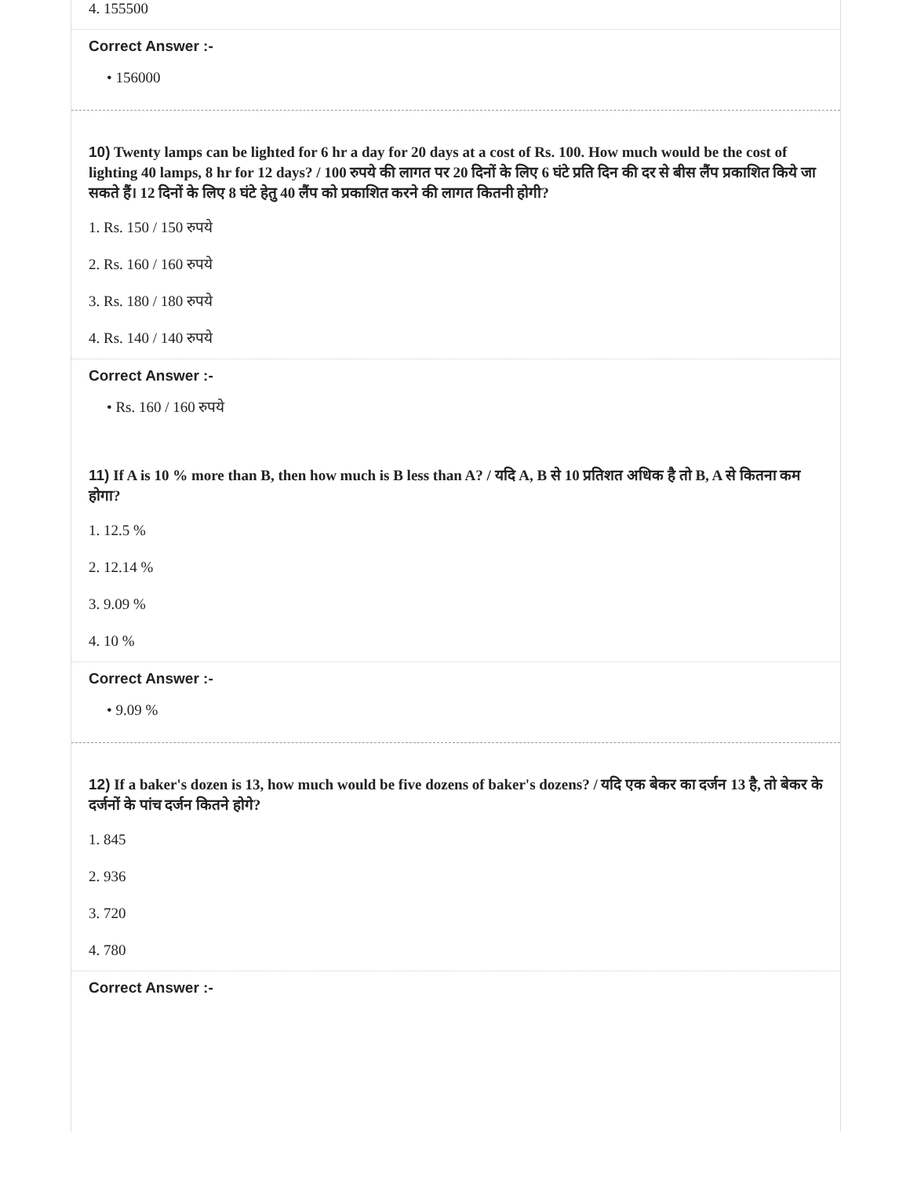4. 155500
Correct Answer :-
• 156000
10) Twenty lamps can be lighted for 6 hr a day for 20 days at a cost of Rs. 100. How much would be the cost of lighting 40 lamps, 8 hr for 12 days? / 100 रुपये की लागत पर 20 दिनों के लिए 6 घंटे प्रति दिन की दर से बीस लैंप प्रकाशित किये जा सकते हैं। 12 दिनों के लिए 8 घंटे हेतु 40 लैंप को प्रकाशित करने की लागत कितनी होगी?
1. Rs. 150 / 150 रुपये
2. Rs. 160 / 160 रुपये
3. Rs. 180 / 180 रुपये
4. Rs. 140 / 140 रुपये
Correct Answer :-
• Rs. 160 / 160 रुपये
11) If A is 10 % more than B, then how much is B less than A? / यदि A, B से 10 प्रतिशत अधिक है तो B, A से कितना कम होगा?
1. 12.5 %
2. 12.14 %
3. 9.09 %
4. 10 %
Correct Answer :-
• 9.09 %
12) If a baker's dozen is 13, how much would be five dozens of baker's dozens? / यदि एक बेकर का दर्जन 13 है, तो बेकर के दर्जनों के पांच दर्जन कितने होगे?
1. 845
2. 936
3. 720
4. 780
Correct Answer :-